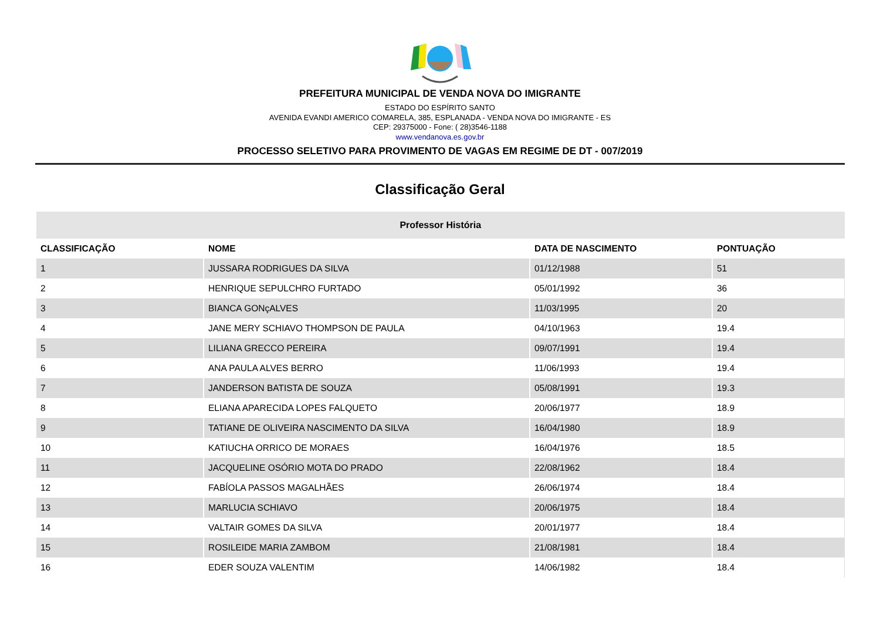PREFEITURA MUNICIPAL DE VENDA NOVA DO IMIGRANTE
ESTADO DO ESPÍRITO SANTO
AVENIDA EVANDI AMERICO COMARELA, 385, ESPLANADA - VENDA NOVA DO IMIGRANTE - ES
CEP: 29375000 - Fone: ( 28)3546-1188
www.vendanova.es.gov.br
PROCESSO SELETIVO PARA PROVIMENTO DE VAGAS EM REGIME DE DT - 007/2019
Classificação Geral
| Professor História | | | |
| --- | --- | --- | --- |
| CLASSIFICAÇÃO | NOME | DATA DE NASCIMENTO | PONTUAÇÃO |
| 1 | JUSSARA RODRIGUES DA SILVA | 01/12/1988 | 51 |
| 2 | HENRIQUE SEPULCHRO FURTADO | 05/01/1992 | 36 |
| 3 | BIANCA GONçALVES | 11/03/1995 | 20 |
| 4 | JANE MERY SCHIAVO THOMPSON DE PAULA | 04/10/1963 | 19.4 |
| 5 | LILIANA GRECCO PEREIRA | 09/07/1991 | 19.4 |
| 6 | ANA PAULA ALVES BERRO | 11/06/1993 | 19.4 |
| 7 | JANDERSON BATISTA DE SOUZA | 05/08/1991 | 19.3 |
| 8 | ELIANA APARECIDA LOPES FALQUETO | 20/06/1977 | 18.9 |
| 9 | TATIANE DE OLIVEIRA NASCIMENTO DA SILVA | 16/04/1980 | 18.9 |
| 10 | KATIUCHA ORRICO DE MORAES | 16/04/1976 | 18.5 |
| 11 | JACQUELINE OSÓRIO MOTA DO PRADO | 22/08/1962 | 18.4 |
| 12 | FABÍOLA PASSOS MAGALHÃES | 26/06/1974 | 18.4 |
| 13 | MARLUCIA SCHIAVO | 20/06/1975 | 18.4 |
| 14 | VALTAIR GOMES DA SILVA | 20/01/1977 | 18.4 |
| 15 | ROSILEIDE MARIA ZAMBOM | 21/08/1981 | 18.4 |
| 16 | EDER SOUZA VALENTIM | 14/06/1982 | 18.4 |